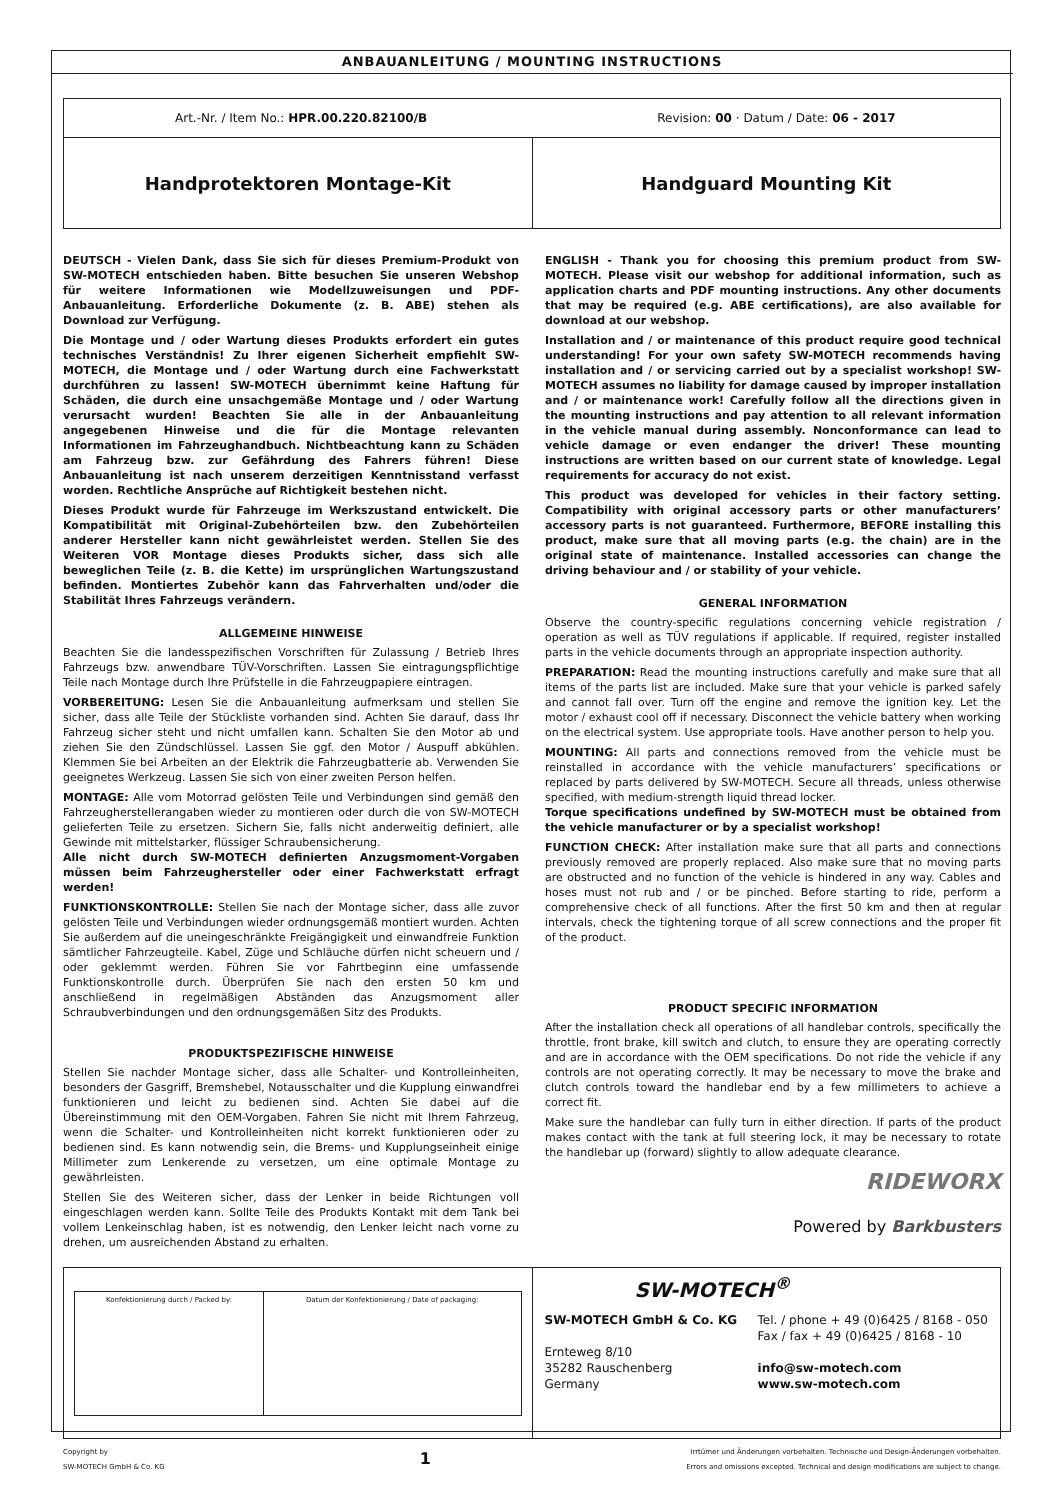ANBAUANLEITUNG / MOUNTING INSTRUCTIONS
| Art.-Nr. / Item No.: HPR.00.220.82100/B Revision: 00 · Datum / Date: 06 - 2017 | |
| Handprotektoren Montage-Kit | Handguard Mounting Kit |
DEUTSCH - Vielen Dank, dass Sie sich für dieses Premium-Produkt von SW-MOTECH entschieden haben. Bitte besuchen Sie unseren Webshop für weitere Informationen wie Modellzuweisungen und PDF-Anbauanleitung. Erforderliche Dokumente (z. B. ABE) stehen als Download zur Verfügung.
Die Montage und / oder Wartung dieses Produkts erfordert ein gutes technisches Verständnis! Zu Ihrer eigenen Sicherheit empfiehlt SW-MOTECH, die Montage und / oder Wartung durch eine Fachwerkstatt durchführen zu lassen! SW-MOTECH übernimmt keine Haftung für Schäden, die durch eine unsachgemäße Montage und / oder Wartung verursacht wurden! Beachten Sie alle in der Anbauanleitung angegebenen Hinweise und die für die Montage relevanten Informationen im Fahrzeughandbuch. Nichtbeachtung kann zu Schäden am Fahrzeug bzw. zur Gefährdung des Fahrers führen! Diese Anbauanleitung ist nach unserem derzeitigen Kenntnisstand verfasst worden. Rechtliche Ansprüche auf Richtigkeit bestehen nicht.
Dieses Produkt wurde für Fahrzeuge im Werkszustand entwickelt. Die Kompatibilität mit Original-Zubehörteilen bzw. den Zubehörteilen anderer Hersteller kann nicht gewährleistet werden. Stellen Sie des Weiteren VOR Montage dieses Produkts sicher, dass sich alle beweglichen Teile (z. B. die Kette) im ursprünglichen Wartungszustand befinden. Montiertes Zubehör kann das Fahrverhalten und/oder die Stabilität Ihres Fahrzeugs verändern.
ALLGEMEINE HINWEISE
Beachten Sie die landesspezifischen Vorschriften für Zulassung / Betrieb Ihres Fahrzeugs bzw. anwendbare TÜV-Vorschriften. Lassen Sie eintragungspflichtige Teile nach Montage durch Ihre Prüfstelle in die Fahrzeugpapiere eintragen.
VORBEREITUNG: Lesen Sie die Anbauanleitung aufmerksam und stellen Sie sicher, dass alle Teile der Stückliste vorhanden sind. Achten Sie darauf, dass Ihr Fahrzeug sicher steht und nicht umfallen kann. Schalten Sie den Motor ab und ziehen Sie den Zündschlüssel. Lassen Sie ggf. den Motor / Auspuff abkühlen. Klemmen Sie bei Arbeiten an der Elektrik die Fahrzeugbatterie ab. Verwenden Sie geeignetes Werkzeug. Lassen Sie sich von einer zweiten Person helfen.
MONTAGE: Alle vom Motorrad gelösten Teile und Verbindungen sind gemäß den Fahrzeugherstellerangaben wieder zu montieren oder durch die von SW-MOTECH gelieferten Teile zu ersetzen. Sichern Sie, falls nicht anderweitig definiert, alle Gewinde mit mittelstarker, flüssiger Schraubensicherung.
Alle nicht durch SW-MOTECH definierten Anzugsmoment-Vorgaben müssen beim Fahrzeughersteller oder einer Fachwerkstatt erfragt werden!
FUNKTIONSKONTROLLE: Stellen Sie nach der Montage sicher, dass alle zuvor gelösten Teile und Verbindungen wieder ordnungsgemäß montiert wurden. Achten Sie außerdem auf die uneingeschränkte Freigängigkeit und einwandfreie Funktion sämtlicher Fahrzeugteile. Kabel, Züge und Schläuche dürfen nicht scheuern und / oder geklemmt werden. Führen Sie vor Fahrtbeginn eine umfassende Funktionskontrolle durch. Überprüfen Sie nach den ersten 50 km und anschließend in regelmäßigen Abständen das Anzugsmoment aller Schraubverbindungen und den ordnungsgemäßen Sitz des Produkts.
PRODUKTSPEZIFISCHE HINWEISE
Stellen Sie nachder Montage sicher, dass alle Schalter- und Kontrolleinheiten, besonders der Gasgriff, Bremshebel, Notausschalter und die Kupplung einwandfrei funktionieren und leicht zu bedienen sind. Achten Sie dabei auf die Übereinstimmung mit den OEM-Vorgaben. Fahren Sie nicht mit Ihrem Fahrzeug, wenn die Schalter- und Kontrolleinheiten nicht korrekt funktionieren oder zu bedienen sind. Es kann notwendig sein, die Brems- und Kupplungseinheit einige Millimeter zum Lenkerende zu versetzen, um eine optimale Montage zu gewährleisten.
Stellen Sie des Weiteren sicher, dass der Lenker in beide Richtungen voll eingeschlagen werden kann. Sollte Teile des Produkts Kontakt mit dem Tank bei vollem Lenkeinschlag haben, ist es notwendig, den Lenker leicht nach vorne zu drehen, um ausreichenden Abstand zu erhalten.
ENGLISH - Thank you for choosing this premium product from SW-MOTECH. Please visit our webshop for additional information, such as application charts and PDF mounting instructions. Any other documents that may be required (e.g. ABE certifications), are also available for download at our webshop.
Installation and / or maintenance of this product require good technical understanding! For your own safety SW-MOTECH recommends having installation and / or servicing carried out by a specialist workshop! SW-MOTECH assumes no liability for damage caused by improper installation and / or maintenance work! Carefully follow all the directions given in the mounting instructions and pay attention to all relevant information in the vehicle manual during assembly. Nonconformance can lead to vehicle damage or even endanger the driver! These mounting instructions are written based on our current state of knowledge. Legal requirements for accuracy do not exist.
This product was developed for vehicles in their factory setting. Compatibility with original accessory parts or other manufacturers’ accessory parts is not guaranteed. Furthermore, BEFORE installing this product, make sure that all moving parts (e.g. the chain) are in the original state of maintenance. Installed accessories can change the driving behaviour and / or stability of your vehicle.
GENERAL INFORMATION
Observe the country-specific regulations concerning vehicle registration / operation as well as TÜV regulations if applicable. If required, register installed parts in the vehicle documents through an appropriate inspection authority.
PREPARATION: Read the mounting instructions carefully and make sure that all items of the parts list are included. Make sure that your vehicle is parked safely and cannot fall over. Turn off the engine and remove the ignition key. Let the motor / exhaust cool off if necessary. Disconnect the vehicle battery when working on the electrical system. Use appropriate tools. Have another person to help you.
MOUNTING: All parts and connections removed from the vehicle must be reinstalled in accordance with the vehicle manufacturers’ specifications or replaced by parts delivered by SW-MOTECH. Secure all threads, unless otherwise specified, with medium-strength liquid thread locker.
Torque specifications undefined by SW-MOTECH must be obtained from the vehicle manufacturer or by a specialist workshop!
FUNCTION CHECK: After installation make sure that all parts and connections previously removed are properly replaced. Also make sure that no moving parts are obstructed and no function of the vehicle is hindered in any way. Cables and hoses must not rub and / or be pinched. Before starting to ride, perform a comprehensive check of all functions. After the first 50 km and then at regular intervals, check the tightening torque of all screw connections and the proper fit of the product.
PRODUCT SPECIFIC INFORMATION
After the installation check all operations of all handlebar controls, specifically the throttle, front brake, kill switch and clutch, to ensure they are operating correctly and are in accordance with the OEM specifications. Do not ride the vehicle if any controls are not operating correctly. It may be necessary to move the brake and clutch controls toward the handlebar end by a few millimeters to achieve a correct fit.
Make sure the handlebar can fully turn in either direction. If parts of the product makes contact with the tank at full steering lock, it may be necessary to rotate the handlebar up (forward) slightly to allow adequate clearance.
RIDEWORX
Powered by Barkbusters
| / Konfektionierung durch / Packed by: / Datum der Konfektionierung / Date of packaging: / | SW-MOTECH<sup>®</sup> SW-MOTECH GmbH & Co. KG Ernteweg 8/10 35282 Rauschenberg Germany Tel. / phone + 49 (0)6425 / 8168 - 050 Fax / fax + 49 (0)6425 / 8168 - 10 info@sw-motech.com www.sw-motech.com |
Copyright by
SW-MOTECH GmbH & Co. KG
1
Irrtümer und Änderungen vorbehalten. Technische und Design-Änderungen vorbehalten.
Errors and omissions excepted. Technical and design modifications are subject to change.